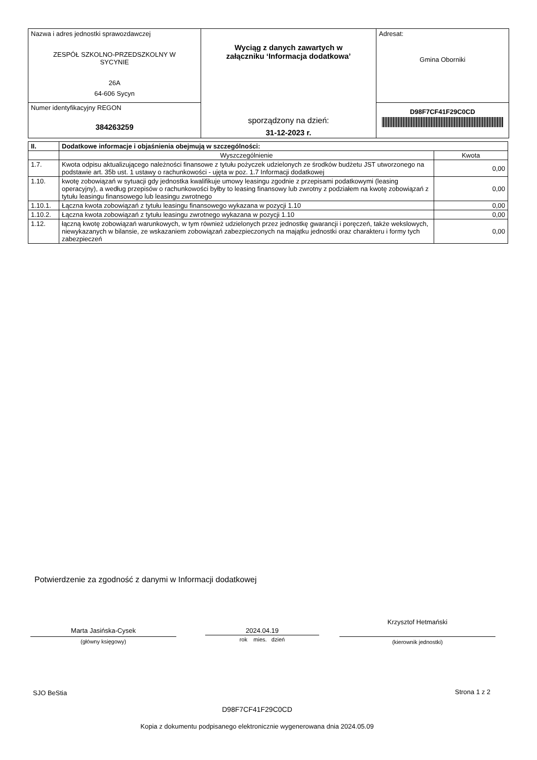| Nazwa i adres jednostki sprawozdawczej ZESPÓŁ SZKOLNO-PRZEDSZKOLNY W SYCYNIE 26A 64-606 Sycyn | Wyciąg z danych zawartych w załączniku ‘Informacja dodatkowa’ sporządzony na dzień: 31-12-2023 r. | Adresat: Gmina Oborniki |
| Numer identyfikacyjny REGON 384263259 | | D98F7CF41F29C0CD |
| II. | Dodatkowe informacje i objaśnienia obejmują w szczególności: | |
| | Wyszczególnienie | Kwota |
| 1.7. | Kwota odpisu aktualizującego należności finansowe z tytułu pożyczek udzielonych ze środków budżetu JST utworzonego na podstawie art. 35b ust. 1 ustawy o rachunkowości - ujęta w poz. 1.7 Informacji dodatkowej | 0,00 |
| 1.10. | kwotę zobowiązań w sytuacji gdy jednostka kwalifikuje umowy leasingu zgodnie z przepisami podatkowymi (leasing operacyjny), a według przepisów o rachunkowości byłby to leasing finansowy lub zwrotny z podziałem na kwotę zobowiązań z tytułu leasingu finansowego lub leasingu zwrotnego | 0,00 |
| 1.10.1. | Łączna kwota zobowiązań z tytułu leasingu finansowego wykazana w pozycji 1.10 | 0,00 |
| 1.10.2. | Łączna kwota zobowiązań z tytułu leasingu zwrotnego wykazana w pozycji 1.10 | 0,00 |
| 1.12. | łączną kwotę zobowiązań warunkowych, w tym również udzielonych przez jednostkę gwarancji i poręczeń, także wekslowych, niewykazanych w bilansie, ze wskazaniem zobowiązań zabezpieczonych na majątku jednostki oraz charakteru i formy tych zabezpieczeń | 0,00 |
Potwierdzenie za zgodność z danymi w Informacji dodatkowej
Marta Jasińska-Cysek
(główny księgowy)
2024.04.19
rok mies. dzień
Krzysztof Hetmański
(kierownik jednostki)
SJO BeStia Strona 1 z 2
D98F7CF41F29C0CD
Kopia z dokumentu podpisanego elektronicznie wygenerowana dnia 2024.05.09